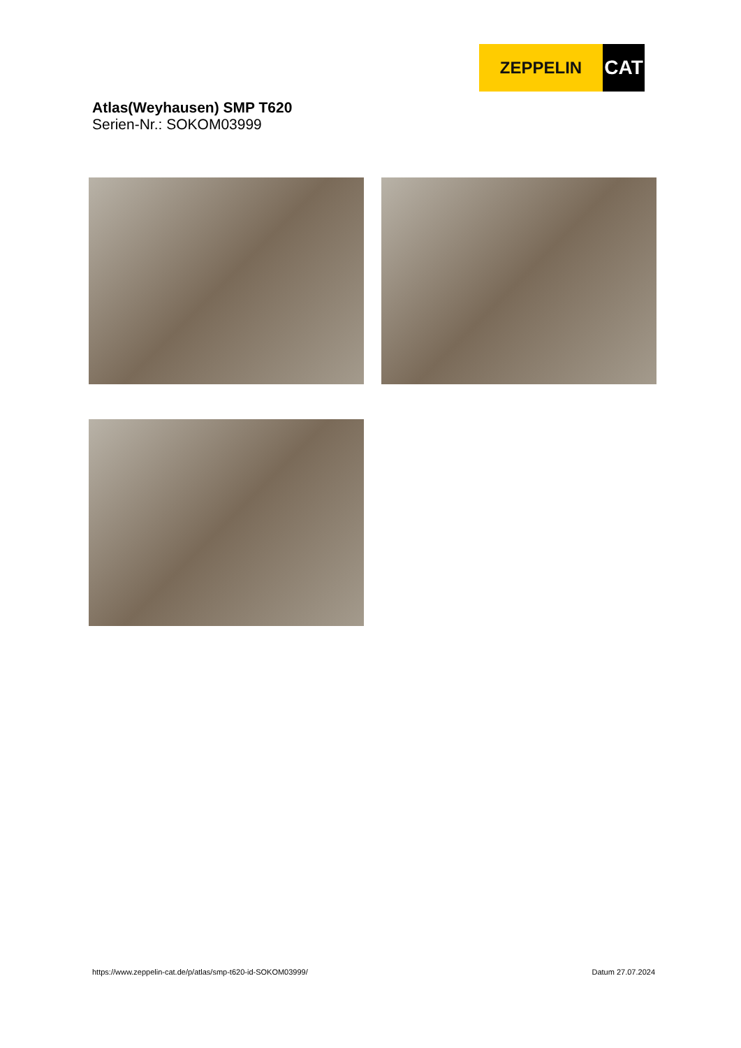ZEPPELIN
CAT
Atlas(Weyhausen) SMP T620
Serien-Nr.: SOKOM03999
https://www.zeppelin-cat.de/p/atlas/smp-t620-id-SOKOM03999/ Datum 27.07.2024